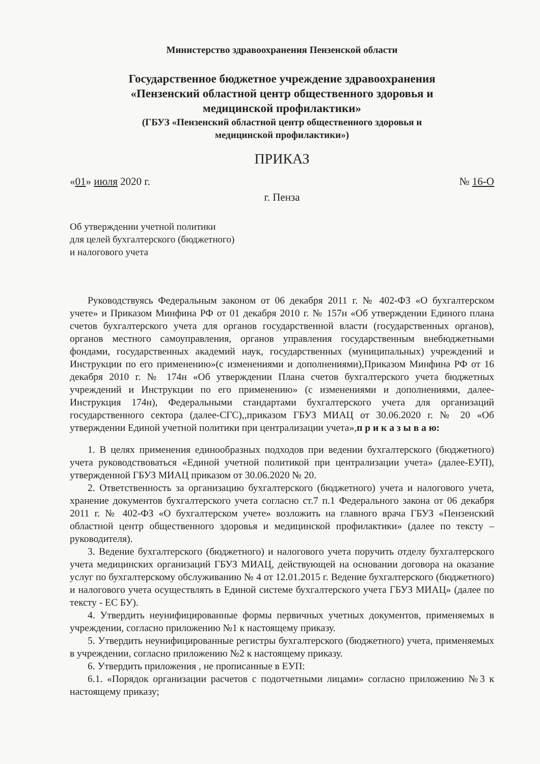Министерство здравоохранения Пензенской области
Государственное бюджетное учреждение здравоохранения
«Пензенский областной центр общественного здоровья и
медицинской профилактики»
(ГБУЗ «Пензенский областной центр общественного здоровья и
медицинской профилактики»)
ПРИКАЗ
«01» июля 2020 г. № 16-О
г. Пенза
Об утверждении учетной политики
для целей бухгалтерского (бюджетного)
и налогового учета
Руководствуясь Федеральным законом от 06 декабря 2011 г. № 402-ФЗ «О бухгалтерском учете» и Приказом Минфина РФ от 01 декабря 2010 г. № 157н «Об утверждении Единого плана счетов бухгалтерского учета для органов государственной власти (государственных органов), органов местного самоуправления, органов управления государственным внебюджетными фондами, государственных академий наук, государственных (муниципальных) учреждений и Инструкции по его применению»(с изменениями и дополнениями),Приказом Минфина РФ от 16 декабря 2010 г. № 174н «Об утверждении Плана счетов бухгалтерского учета бюджетных учреждений и Инструкции по его применению» (с изменениями и дополнениями, далее-Инструкция 174н), Федеральными стандартами бухгалтерского учета для организаций государственного сектора (далее-СГС),,приказом ГБУЗ МИАЦ от 30.06.2020 г. № 20 «Об утверждении Единой учетной политики при централизации учета»,п р и к а з ы в а ю:
1. В целях применения единообразных подходов при ведении бухгалтерского (бюджетного) учета руководствоваться «Единой учетной политикой при централизации учета» (далее-ЕУП), утвержденной ГБУЗ МИАЦ приказом от 30.06.2020 № 20.
2. Ответственность за организацию бухгалтерского (бюджетного) учета и налогового учета, хранение документов бухгалтерского учета согласно ст.7 п.1 Федерального закона от 06 декабря 2011 г. № 402-ФЗ «О бухгалтерском учете» возложить на главного врача ГБУЗ «Пензенский областной центр общественного здоровья и медицинской профилактики» (далее по тексту – руководителя).
3. Ведение бухгалтерского (бюджетного) и налогового учета поручить отделу бухгалтерского учета медицинских организаций ГБУЗ МИАЦ, действующей на основании договора на оказание услуг по бухгалтерскому обслуживанию № 4 от 12.01.2015 г. Ведение бухгалтерского (бюджетного) и налогового учета осуществлять в Единой системе бухгалтерского учета ГБУЗ МИАЦ» (далее по тексту - ЕС БУ).
4. Утвердить неунифицированные формы первичных учетных документов, применяемых в учреждении, согласно приложению №1 к настоящему приказу.
5. Утвердить неунифицированные регистры бухгалтерского (бюджетного) учета, применяемых в учреждении, согласно приложению №2 к настоящему приказу.
6. Утвердить приложения , не прописанные в ЕУП:
6.1. «Порядок организации расчетов с подотчетными лицами» согласно приложению №3 к настоящему приказу;